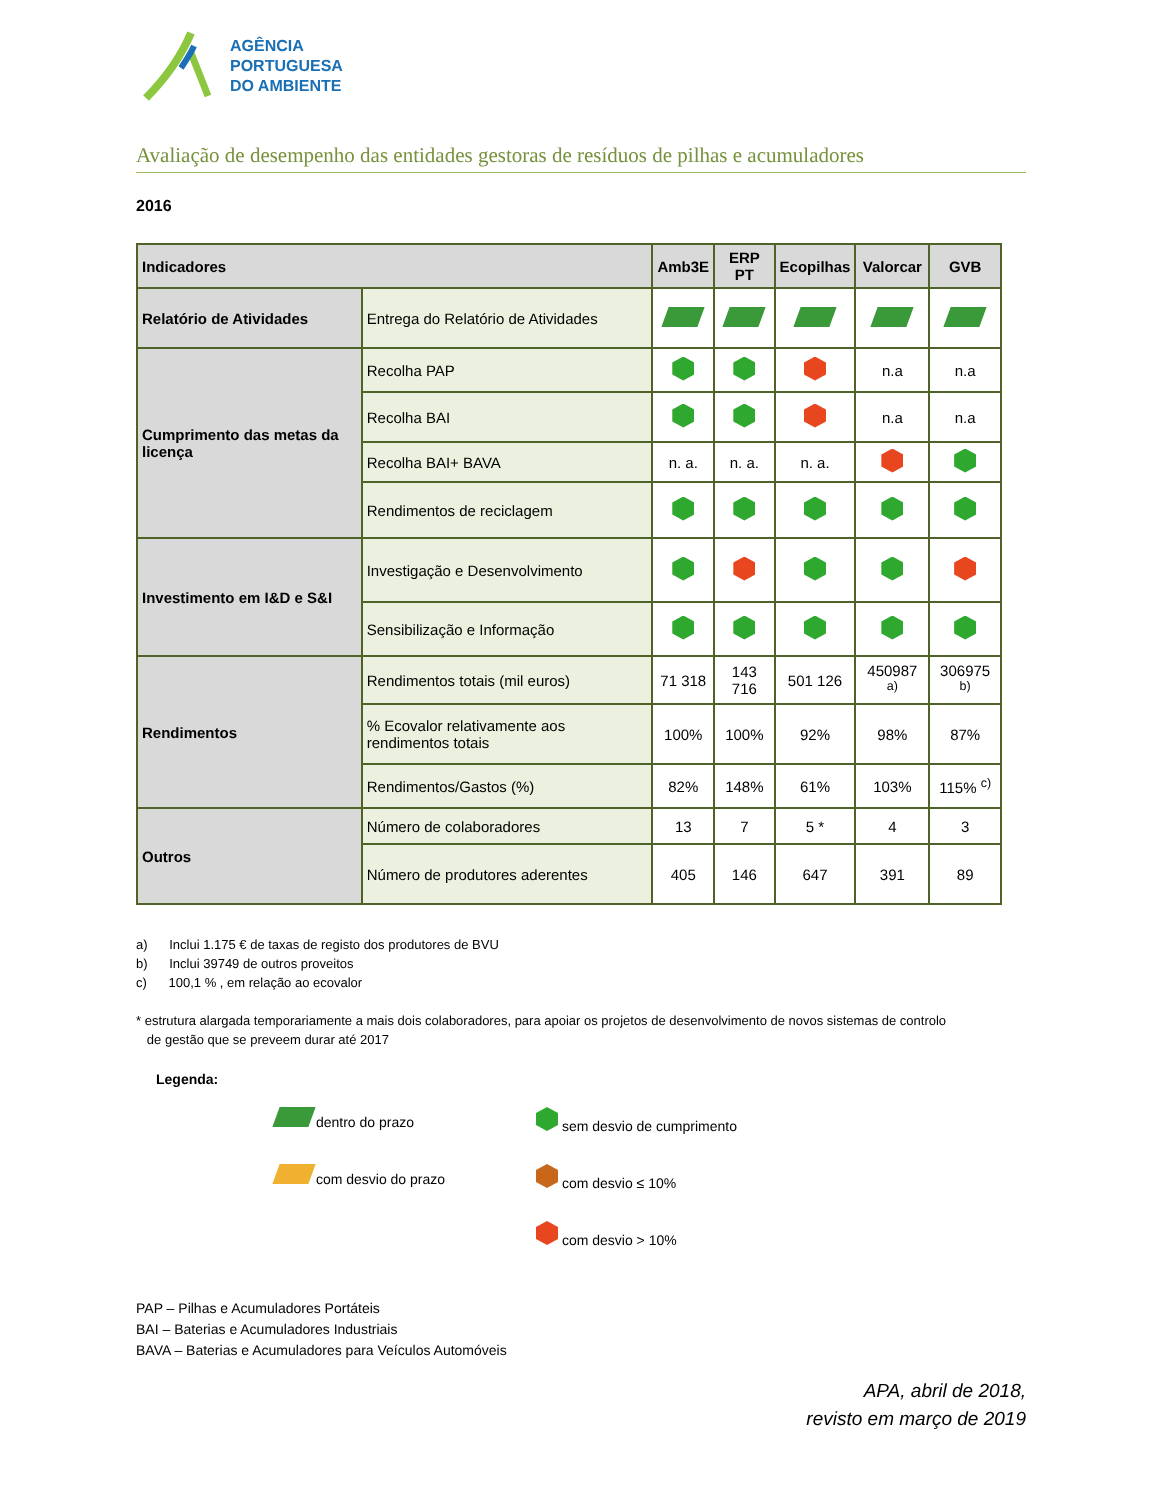AGÊNCIA
PORTUGUESA
DO AMBIENTE
Avaliação de desempenho das entidades gestoras de resíduos de pilhas e acumuladores
2016
| Indicadores | | Amb3E | ERP PT | Ecopilhas | Valorcar | GVB |
| --- | --- | --- | --- | --- | --- | --- |
| Relatório de Atividades | Entrega do Relatório de Atividades | | | | | |
| Cumprimento das metas da licença | Recolha PAP | | | | n.a | n.a |
| | Recolha BAI | | | | n.a | n.a |
| | Recolha BAI+ BAVA | n. a. | n. a. | n. a. | | |
| | Rendimentos de reciclagem | | | | | |
| Investimento em I&D e S&I | Investigação e Desenvolvimento | | | | | |
| | Sensibilização e Informação | | | | | |
| Rendimentos | Rendimentos totais (mil euros) | 71 318 | 143 716 | 501 126 | 450987 <sup>a)</sup> | 306975 <sup>b)</sup> |
| | % Ecovalor relativamente aos rendimentos totais | 100% | 100% | 92% | 98% | 87% |
| | Rendimentos/Gastos (%) | 82% | 148% | 61% | 103% | 115% <sup>c)</sup> |
| Outros | Número de colaboradores | 13 | 7 | 5 * | 4 | 3 |
| | Número de produtores aderentes | 405 | 146 | 647 | 391 | 89 |
a) Inclui 1.175 € de taxas de registo dos produtores de BVU
b) Inclui 39749 de outros proveitos
c) 100,1 % , em relação ao ecovalor
* estrutura alargada temporariamente a mais dois colaboradores, para apoiar os projetos de desenvolvimento de novos sistemas de controlo
de gestão que se preveem durar até 2017
Legenda:
dentro do prazo
sem desvio de cumprimento
com desvio do prazo
com desvio ≤ 10%
com desvio > 10%
PAP – Pilhas e Acumuladores Portáteis
BAI – Baterias e Acumuladores Industriais
BAVA – Baterias e Acumuladores para Veículos Automóveis
APA, abril de 2018,
revisto em março de 2019